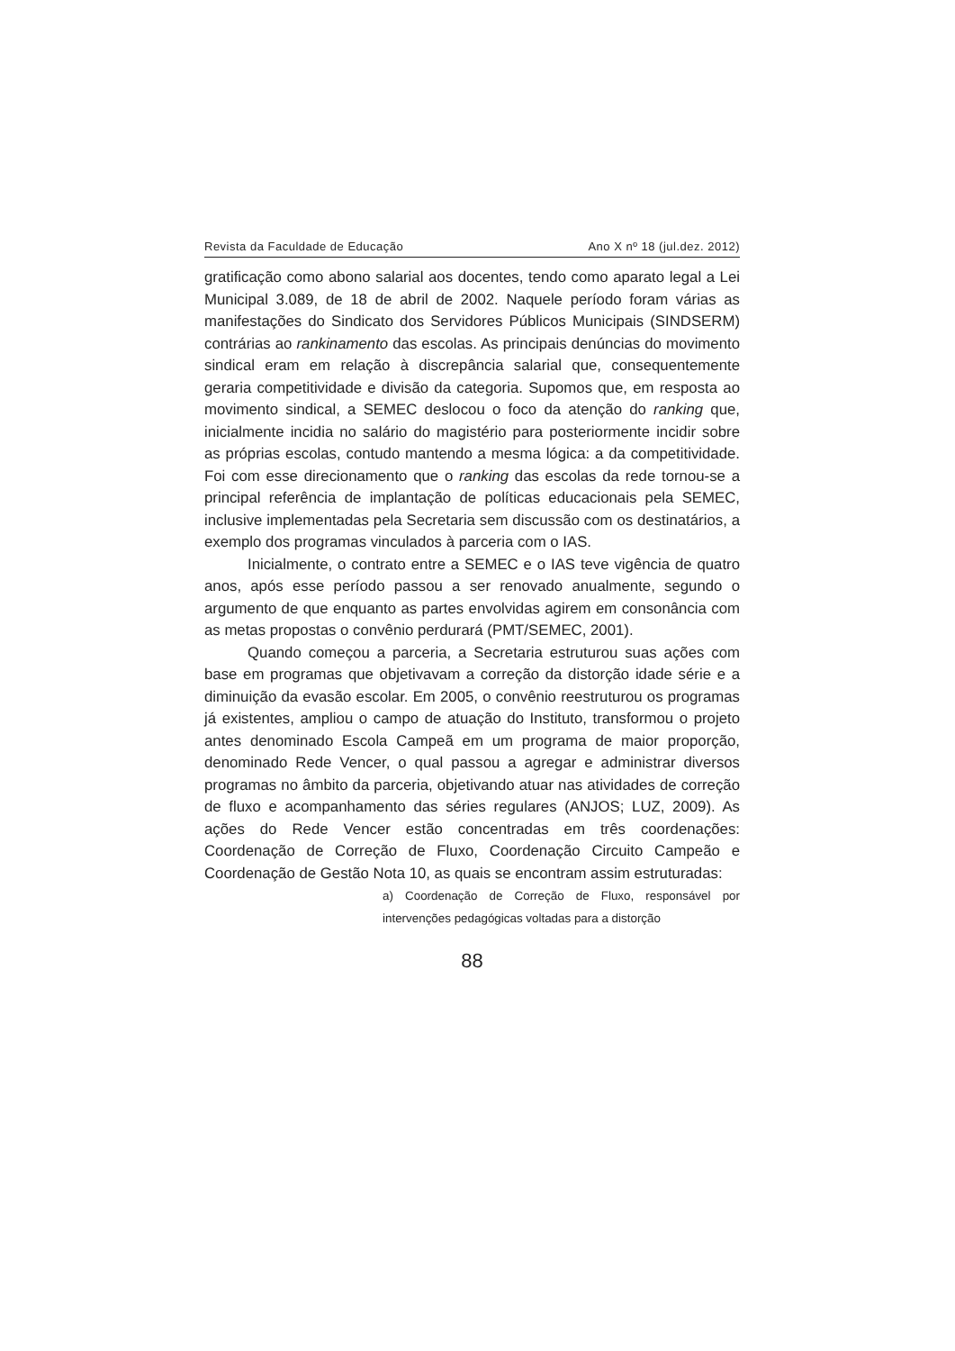Revista da Faculdade de Educação Ano X nº 18 (jul.dez. 2012)
gratificação como abono salarial aos docentes, tendo como aparato legal a Lei Municipal 3.089, de 18 de abril de 2002. Naquele período foram várias as manifestações do Sindicato dos Servidores Públicos Municipais (SINDSERM) contrárias ao rankinamento das escolas. As principais denúncias do movimento sindical eram em relação à discrepância salarial que, consequentemente geraria competitividade e divisão da categoria. Supomos que, em resposta ao movimento sindical, a SEMEC deslocou o foco da atenção do ranking que, inicialmente incidia no salário do magistério para posteriormente incidir sobre as próprias escolas, contudo mantendo a mesma lógica: a da competitividade. Foi com esse direcionamento que o ranking das escolas da rede tornou-se a principal referência de implantação de políticas educacionais pela SEMEC, inclusive implementadas pela Secretaria sem discussão com os destinatários, a exemplo dos programas vinculados à parceria com o IAS.
Inicialmente, o contrato entre a SEMEC e o IAS teve vigência de quatro anos, após esse período passou a ser renovado anualmente, segundo o argumento de que enquanto as partes envolvidas agirem em consonância com as metas propostas o convênio perdurará (PMT/SEMEC, 2001).
Quando começou a parceria, a Secretaria estruturou suas ações com base em programas que objetivavam a correção da distorção idade série e a diminuição da evasão escolar. Em 2005, o convênio reestruturou os programas já existentes, ampliou o campo de atuação do Instituto, transformou o projeto antes denominado Escola Campeã em um programa de maior proporção, denominado Rede Vencer, o qual passou a agregar e administrar diversos programas no âmbito da parceria, objetivando atuar nas atividades de correção de fluxo e acompanhamento das séries regulares (ANJOS; LUZ, 2009). As ações do Rede Vencer estão concentradas em três coordenações: Coordenação de Correção de Fluxo, Coordenação Circuito Campeão e Coordenação de Gestão Nota 10, as quais se encontram assim estruturadas:
a) Coordenação de Correção de Fluxo, responsável por intervenções pedagógicas voltadas para a distorção
88